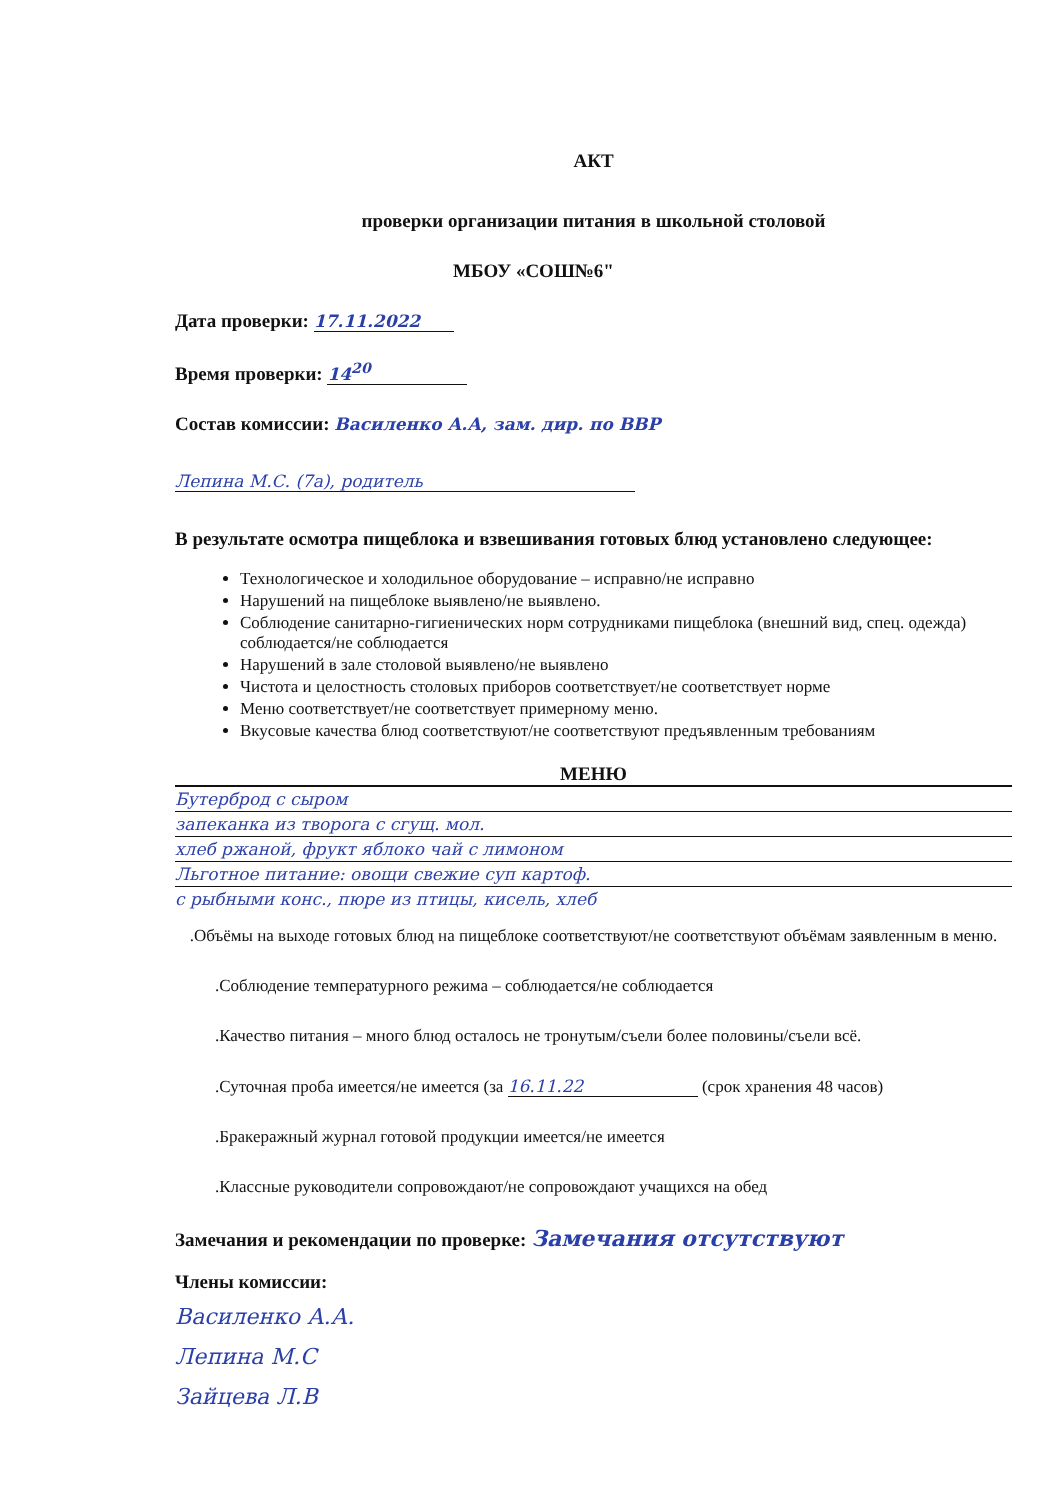АКТ
проверки организации питания в школьной столовой
МБОУ «СОШ№6"
Дата проверки: 17.11.2022
Время проверки: 14<sup>20</sup>
Состав комиссии: Василенко А.А, зам. дир. по ВВР
Лепина М.С. (7а), родитель
В результате осмотра пищеблока и взвешивания готовых блюд установлено следующее:
Технологическое и холодильное оборудование – исправно/не исправно
Нарушений на пищеблоке выявлено/не выявлено.
Соблюдение санитарно-гигиенических норм сотрудниками пищеблока (внешний вид, спец. одежда) соблюдается/не соблюдается
Нарушений в зале столовой выявлено/не выявлено
Чистота и целостность столовых приборов соответствует/не соответствует норме
Меню соответствует/не соответствует примерному меню.
Вкусовые качества блюд соответствуют/не соответствуют предъявленным требованиям
МЕНЮ
Бутерброд с сыром
запеканка из творога с сгущ. мол.
хлеб ржаной, фрукт яблоко чай с лимоном
Льготное питание: овощи свежие суп картоф.
с рыбными конс., пюре из птицы, кисель, хлеб
.Объёмы на выходе готовых блюд на пищеблоке соответствуют/не соответствуют объёмам заявленным в меню.
.Соблюдение температурного режима – соблюдается/не соблюдается
.Качество питания – много блюд осталось не тронутым/съели более половины/съели всё.
.Суточная проба имеется/не имеется (за 16.11.22 (срок хранения 48 часов)
.Бракеражный журнал готовой продукции имеется/не имеется
.Классные руководители сопровождают/не сопровождают учащихся на обед
Замечания и рекомендации по проверке: Замечания отсутствуют
Члены комиссии:
Василенко А.А.
Лепина М.С
Зайцева Л.В